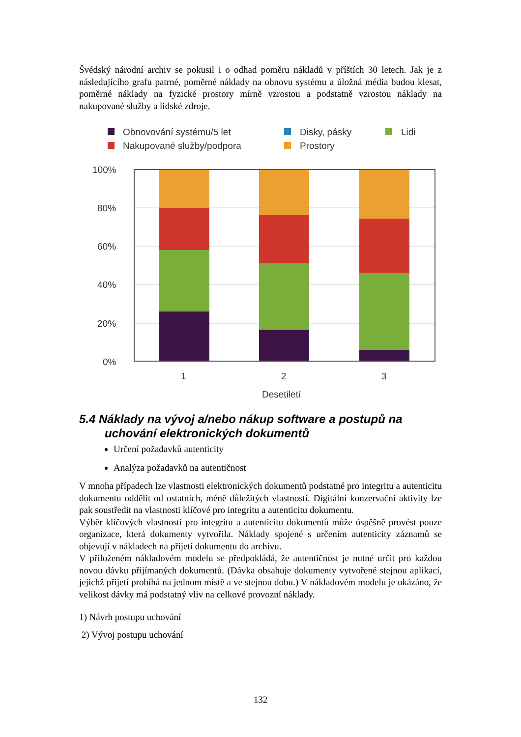Švédský národní archiv se pokusil i o odhad poměru nákladů v příštích 30 letech. Jak je z následujícího grafu patrné, poměrné náklady na obnovu systému a úložná média budou klesat, poměrné náklady na fyzické prostory mírně vzrostou a podstatně vzrostou náklady na nakupované služby a lidské zdroje.
Obnovování systému/5 let
Disky, pásky
Lidi
Nakupované služby/podpora
Prostory
100%
80%
60%
40%
20%
0%
1
2
3
Desetiletí
5.4 Náklady na vývoj a/nebo nákup software a postupů na uchování elektronických dokumentů
Určení požadavků autenticity
Analýza požadavků na autentičnost
V mnoha případech lze vlastnosti elektronických dokumentů podstatné pro integritu a autenticitu dokumentu oddělit od ostatních, méně důležitých vlastností. Digitální konzervační aktivity lze pak soustředit na vlastnosti klíčové pro integritu a autenticitu dokumentu.
Výběr klíčových vlastností pro integritu a autenticitu dokumentů může úspěšně provést pouze organizace, která dokumenty vytvořila. Náklady spojené s určením autenticity záznamů se objevují v nákladech na přijetí dokumentu do archivu.
V přiloženém nákladovém modelu se předpokládá, že autentičnost je nutné určit pro každou novou dávku přijímaných dokumentů. (Dávka obsahuje dokumenty vytvořené stejnou aplikací, jejichž přijetí probíhá na jednom místě a ve stejnou dobu.) V nákladovém modelu je ukázáno, že velikost dávky má podstatný vliv na celkové provozní náklady.
1) Návrh postupu uchování
2) Vývoj postupu uchování
132